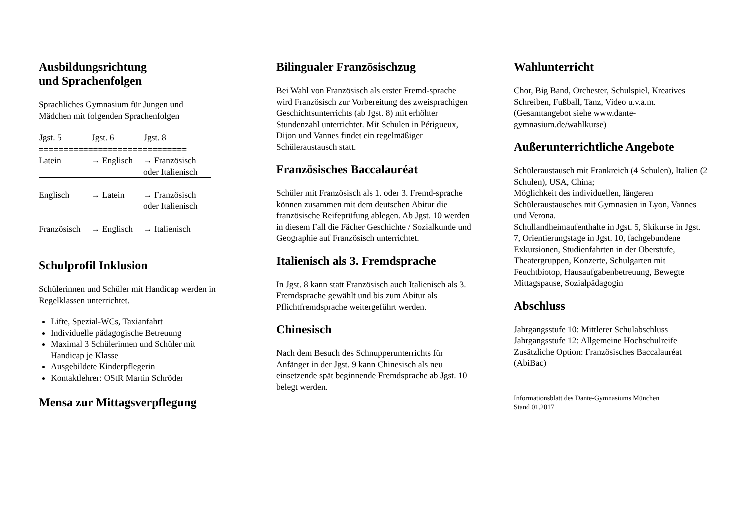Ausbildungsrichtung
und Sprachenfolgen
Sprachliches Gymnasium für Jungen und Mädchen mit folgenden Sprachenfolgen
| Jgst. 5 | Jgst. 6 | Jgst. 8 |
| --- | --- | --- |
| ============================== | | |
| Latein | → Englisch | → Französisch oder Italienisch |
| Englisch | → Latein | → Französisch oder Italienisch |
| Französisch | → Englisch | → Italienisch |
Schulprofil Inklusion
Schülerinnen und Schüler mit Handicap werden in Regelklassen unterrichtet.
Lifte, Spezial-WCs, Taxianfahrt
Individuelle pädagogische Betreuung
Maximal 3 Schülerinnen und Schüler mit Handicap je Klasse
Ausgebildete Kinderpflegerin
Kontaktlehrer: OStR Martin Schröder
Mensa zur Mittagsverpflegung
Bilingualer Französischzug
Bei Wahl von Französisch als erster Fremd-sprache wird Französisch zur Vorbereitung des zweisprachigen Geschichtsunterrichts (ab Jgst. 8) mit erhöhter Stundenzahl unterrichtet. Mit Schulen in Périgueux, Dijon und Vannes findet ein regelmäßiger Schüleraustausch statt.
Französisches Baccalauréat
Schüler mit Französisch als 1. oder 3. Fremd-sprache können zusammen mit dem deutschen Abitur die französische Reifeprüfung ablegen. Ab Jgst. 10 werden in diesem Fall die Fächer Geschichte / Sozialkunde und Geographie auf Französisch unterrichtet.
Italienisch als 3. Fremdsprache
In Jgst. 8 kann statt Französisch auch Italienisch als 3. Fremdsprache gewählt und bis zum Abitur als Pflichtfremdsprache weitergeführt werden.
Chinesisch
Nach dem Besuch des Schnupperunterrichts für Anfänger in der Jgst. 9 kann Chinesisch als neu einsetzende spät beginnende Fremdsprache ab Jgst. 10 belegt werden.
Wahlunterricht
Chor, Big Band, Orchester, Schulspiel, Kreatives Schreiben, Fußball, Tanz, Video u.v.a.m. (Gesamtangebot siehe www.dante-gymnasium.de/wahlkurse)
Außerunterrichtliche Angebote
Schüleraustausch mit Frankreich (4 Schulen), Italien (2 Schulen), USA, China;
Möglichkeit des individuellen, längeren Schüleraustausches mit Gymnasien in Lyon, Vannes und Verona.
Schullandheimaufenthalte in Jgst. 5, Skikurse in Jgst. 7, Orientierungstage in Jgst. 10, fachgebundene Exkursionen, Studienfahrten in der Oberstufe, Theatergruppen, Konzerte, Schulgarten mit Feuchtbiotop, Hausaufgabenbetreuung, Bewegte Mittagspause, Sozialpädagogin
Abschluss
Jahrgangsstufe 10: Mittlerer Schulabschluss
Jahrgangsstufe 12: Allgemeine Hochschulreife
Zusätzliche Option: Französisches Baccalauréat (AbiBac)
Informationsblatt des Dante-Gymnasiums München
Stand 01.2017